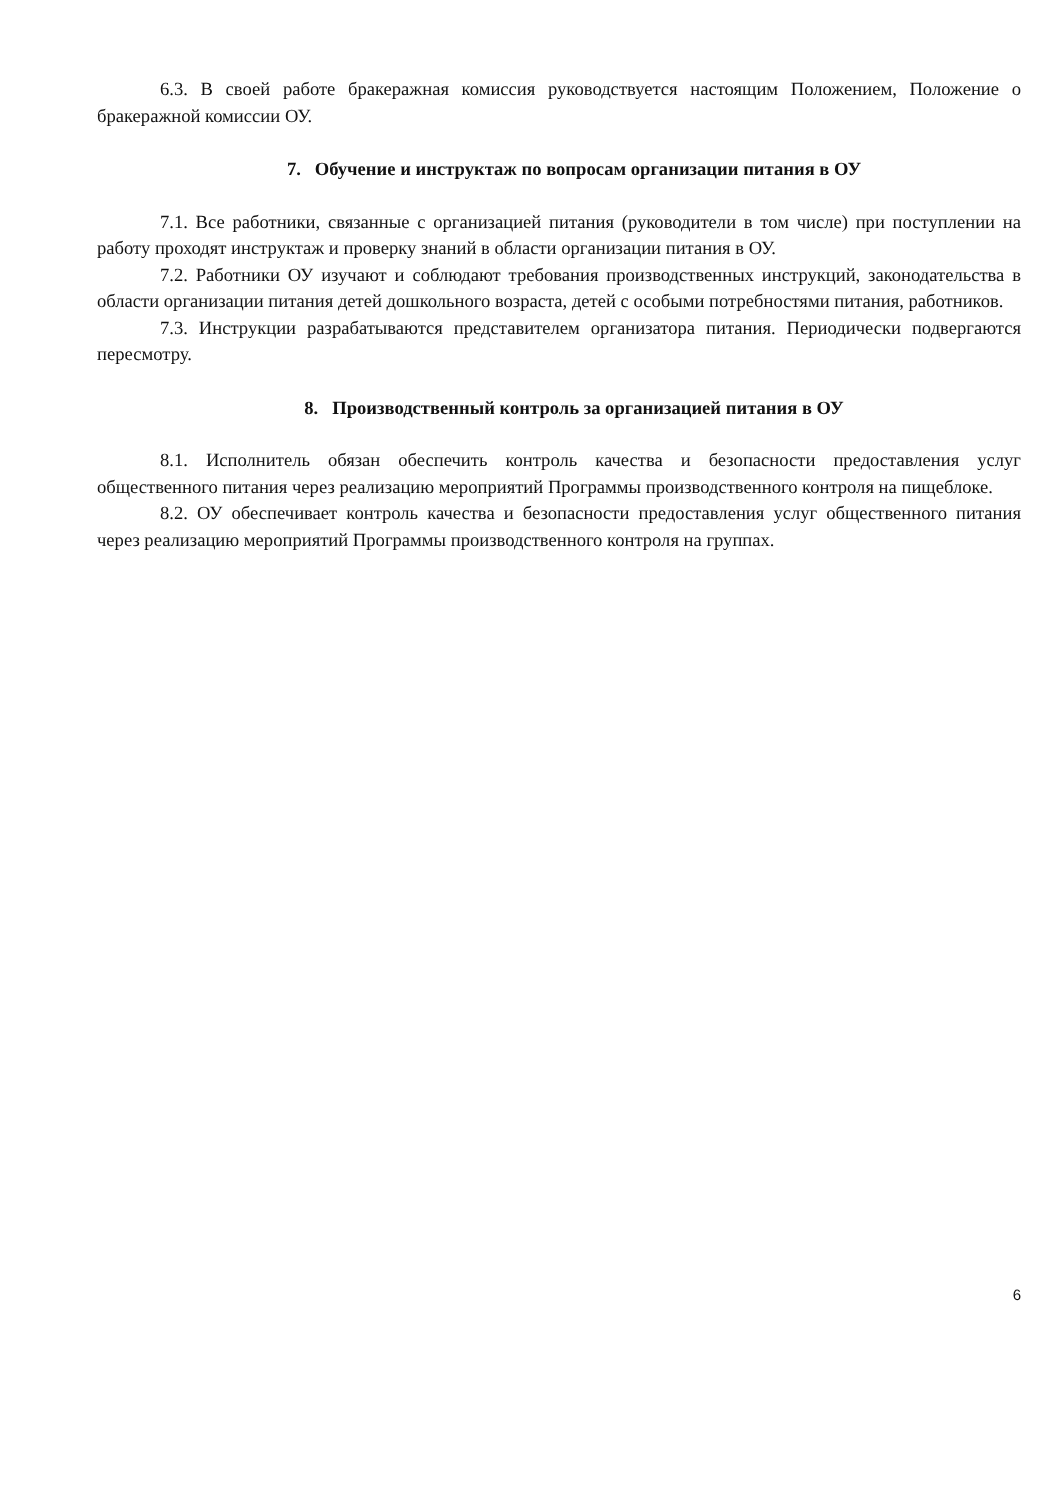6.3. В своей работе бракеражная комиссия руководствуется настоящим Положением, Положение о бракеражной комиссии ОУ.
7. Обучение и инструктаж по вопросам организации питания в ОУ
7.1. Все работники, связанные с организацией питания (руководители в том числе) при поступлении на работу проходят инструктаж и проверку знаний в области организации питания в ОУ.
7.2. Работники ОУ изучают и соблюдают требования производственных инструкций, законодательства в области организации питания детей дошкольного возраста, детей с особыми потребностями питания, работников.
7.3. Инструкции разрабатываются представителем организатора питания. Периодически подвергаются пересмотру.
8. Производственный контроль за организацией питания в ОУ
8.1. Исполнитель обязан обеспечить контроль качества и безопасности предоставления услуг общественного питания через реализацию мероприятий Программы производственного контроля на пищеблоке.
8.2. ОУ обеспечивает контроль качества и безопасности предоставления услуг общественного питания через реализацию мероприятий Программы производственного контроля на группах.
6